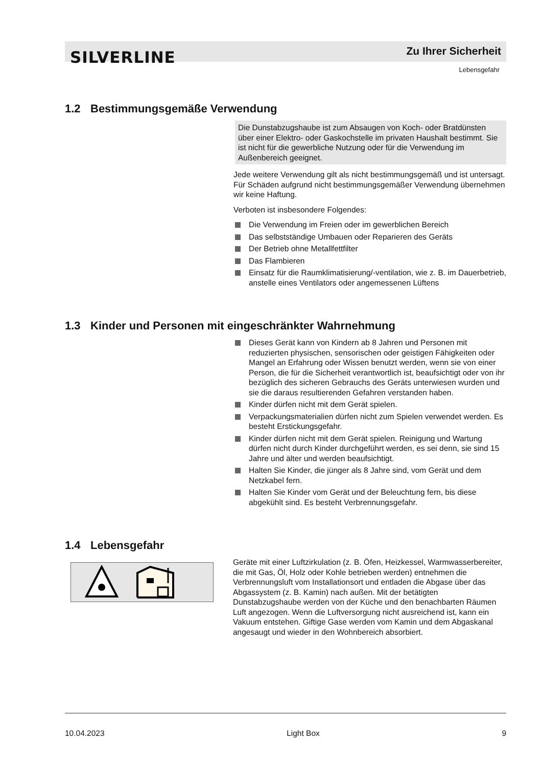SILVERLINE Zu Ihrer Sicherheit
Lebensgefahr
1.2 Bestimmungsgemäße Verwendung
Die Dunstabzugshaube ist zum Absaugen von Koch- oder Brat­dünsten über einer Elektro- oder Gaskochstelle im privaten Haushalt bestimmt. Sie ist nicht für die gewerbliche Nutzung oder für die Verwendung im Außenbereich geeignet.
Jede weitere Verwendung gilt als nicht bestimmungsgemäß und ist untersagt. Für Schäden aufgrund nicht bestimmungsgemäßer Ver­wendung übernehmen wir keine Haftung.
Verboten ist insbesondere Folgendes:
Die Verwendung im Freien oder im gewerblichen Bereich
Das selbstständige Umbauen oder Reparieren des Geräts
Der Betrieb ohne Metallfettfilter
Das Flambieren
Einsatz für die Raumklimatisierung/-ventilation, wie z. B. im Dauerbetrieb, anstelle eines Ventilators oder angemessenen Lüftens
1.3 Kinder und Personen mit eingeschränkter Wahrnehmung
Dieses Gerät kann von Kindern ab 8 Jahren und Personen mit reduzierten physischen, sensorischen oder geistigen Fähig­keiten oder Mangel an Erfahrung oder Wissen benutzt werden, wenn sie von einer Person, die für die Sicherheit verantwortlich ist, beaufsichtigt oder von ihr bezüglich des sicheren Gebrauchs des Geräts unterwiesen wurden und sie die daraus resultierenden Gefahren verstanden haben.
Kinder dürfen nicht mit dem Gerät spielen.
Verpackungsmaterialien dürfen nicht zum Spielen verwendet werden. Es besteht Erstickungsgefahr.
Kinder dürfen nicht mit dem Gerät spielen. Reinigung und War­tung dürfen nicht durch Kinder durchgeführt werden, es sei denn, sie sind 15 Jahre und älter und werden beaufsichtigt.
Halten Sie Kinder, die jünger als 8 Jahre sind, vom Gerät und dem Netzkabel fern.
Halten Sie Kinder vom Gerät und der Beleuchtung fern, bis diese abgekühlt sind. Es besteht Verbrennungsgefahr.
1.4 Lebensgefahr
Geräte mit einer Luftzirkulation (z. B. Öfen, Heizkessel, Warmwas­serbereiter, die mit Gas, Öl, Holz oder Kohle betrieben werden) entnehmen die Verbrennungsluft vom Installationsort und entladen die Abgase über das Abgassystem (z. B. Kamin) nach außen. Mit der betätigten Dunstabzugshaube werden von der Küche und den benachbarten Räumen Luft angezogen. Wenn die Luftversorgung nicht ausreichend ist, kann ein Vakuum entstehen. Giftige Gase werden vom Kamin und dem Abgaskanal angesaugt und wieder in den Wohnbereich absorbiert.
10.04.2023 Light Box 9